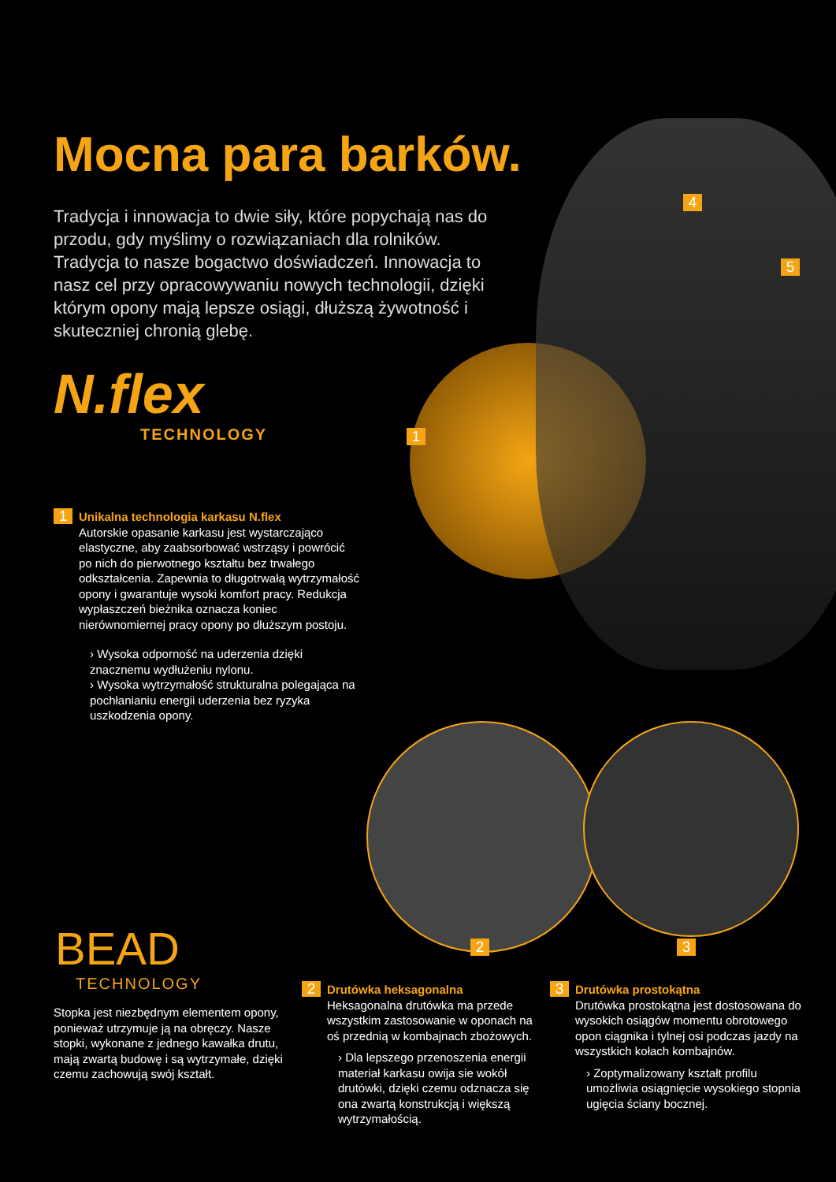Mocna para barków.
Tradycja i innowacja to dwie siły, które popychają nas do przodu, gdy myślimy o rozwiązaniach dla rolników. Tradycja to nasze bogactwo doświadczeń. Innowacja to nasz cel przy opracowywaniu nowych technologii, dzięki którym opony mają lepsze osiągi, dłuższą żywotność i skuteczniej chronią glebę.
N.flex
TECHNOLOGY
1
4
5
2 3
1 Unikalna technologia karkasu N.flex
Autorskie opasanie karkasu jest wystarczająco elastyczne, aby zaabsorbować wstrząsy i powrócić po nich do pierwotnego kształtu bez trwałego odkształcenia. Zapewnia to długotrwałą wytrzymałość opony i gwarantuje wysoki komfort pracy. Redukcja wypłaszczeń bieżnika oznacza koniec nierównomiernej pracy opony po dłuższym postoju.
› Wysoka odporność na uderzenia dzięki znacznemu wydłużeniu nylonu.
› Wysoka wytrzymałość strukturalna polegająca na pochłanianiu energii uderzenia bez ryzyka uszkodzenia opony.
BEAD
TECHNOLOGY
Stopka jest niezbędnym elementem opony, ponieważ utrzymuje ją na obręczy. Nasze stopki, wykonane z jednego kawałka drutu, mają zwartą budowę i są wytrzymałe, dzięki czemu zachowują swój kształt.
2 Drutówka heksagonalna
Heksagonalna drutówka ma przede wszystkim zastosowanie w oponach na oś przednią w kombajnach zbożowych.
› Dla lepszego przenoszenia energii materiał karkasu owija sie wokół drutówki, dzięki czemu odznacza się ona zwartą konstrukcją i większą wytrzymałością.
3 Drutówka prostokątna
Drutówka prostokątna jest dostosowana do wysokich osiągów momentu obrotowego opon ciągnika i tylnej osi podczas jazdy na wszystkich kołach kombajnów.
› Zoptymalizowany kształt profilu umożliwia osiągnięcie wysokiego stopnia ugięcia ściany bocznej.